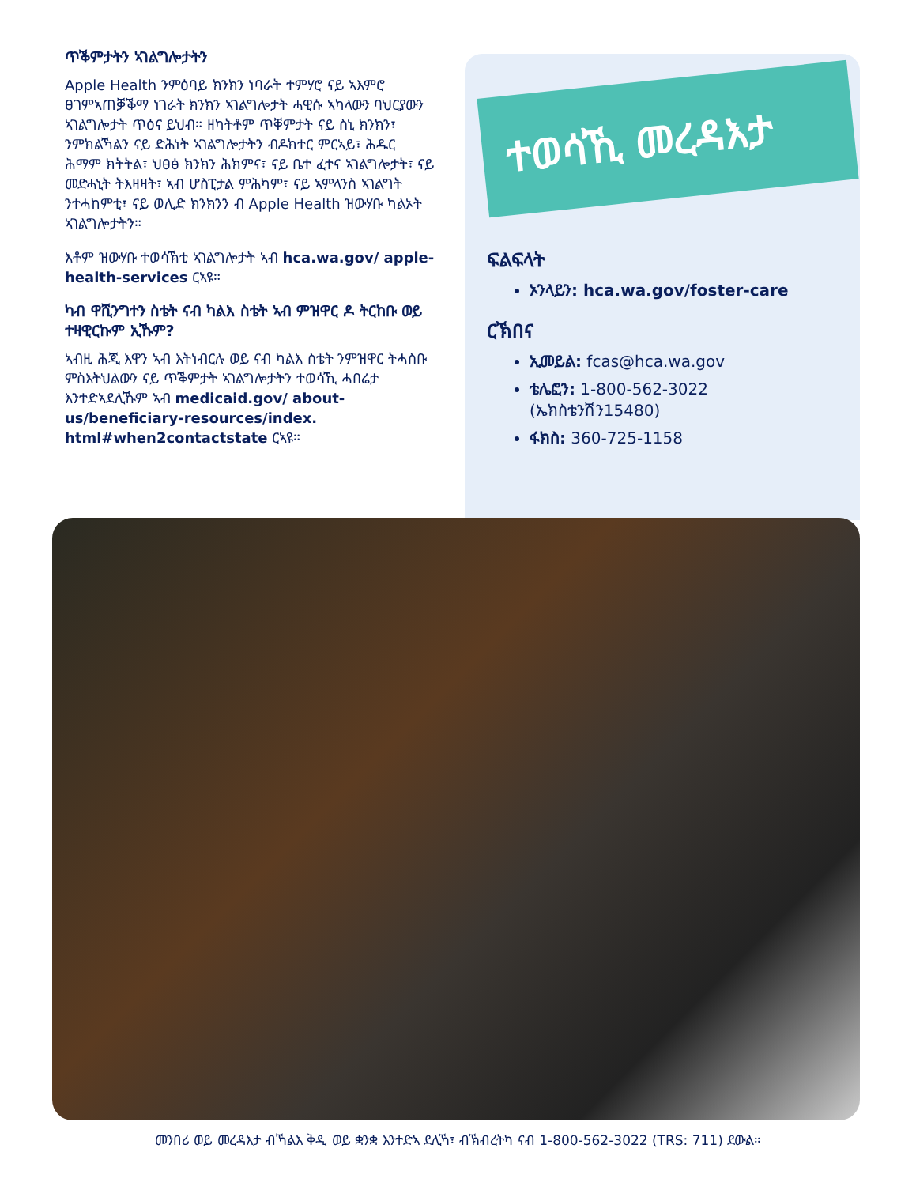ጥቕምታትን ኣገልግሎታትን
Apple Health ንምዕባይ ክንክን ነባራት ተምሃሮ ናይ ኣእምሮ ፀገምኣጠቓቕማ ነገራት ክንክን ኣገልግሎታት ሓዊሱ ኣካላውን ባህርያውን ኣገልግሎታት ጥዕና ይህብ። ዘካትቶም ጥቐምታት ናይ ስኒ ክንክን፣ ንምክልኻልን ናይ ድሕነት ኣገልግሎታትን ብዶክተር ምርኣይ፣ ሕዱር ሕማም ክትትል፣ ህፀፅ ክንክን ሕክምና፣ ናይ ቤተ ፈተና ኣገልግሎታት፣ ናይ መድሓኒት ትእዛዛት፣ ኣብ ሆስፒታል ምሕካም፣ ናይ ኣምላንስ ኣገልግት ንተሓከምቲ፣ ናይ ወሊድ ክንክንን ብ Apple Health ዝውሃቡ ካልኦት ኣገልግሎታትን።
እቶም ዝውሃቡ ተወሳኽቲ ኣገልግሎታት ኣብ hca.wa.gov/ apple-health-services ርኣዩ።
ካብ ዋሺንግተን ስቴት ናብ ካልእ ስቴት ኣብ ምዝዋር ዶ ትርከቡ ወይ ተዛዊርኩም ኢኹም?
ኣብዚ ሕጂ እዋን ኣብ እትነብርሉ ወይ ናብ ካልእ ስቴት ንምዝዋር ትሓስቡ ምስእትህልውን ናይ ጥቕምታት ኣገልግሎታትን ተወሳኺ ሓበሬታ እንተድኣደሊኹም ኣብ medicaid.gov/ about-us/beneficiary-resources/index. html#when2contactstate ርኣዩ።
ተወሳኺ መረዳእታ
ፍልፍላት
ኦንላይን: hca.wa.gov/foster-care
ርኽበና
ኢመይል: fcas@hca.wa.gov
ቴሌፎን: 1-800-562-3022 (ኤክስቴንሽን15480)
ፋክስ: 360-725-1158
መንበሪ ወይ መረዳእታ ብኻልእ ቅዲ ወይ ቋንቋ እንተድኣ ደሊኻ፣ ብኽብረትካ ናብ 1-800-562-3022 (TRS: 711) ደውል።